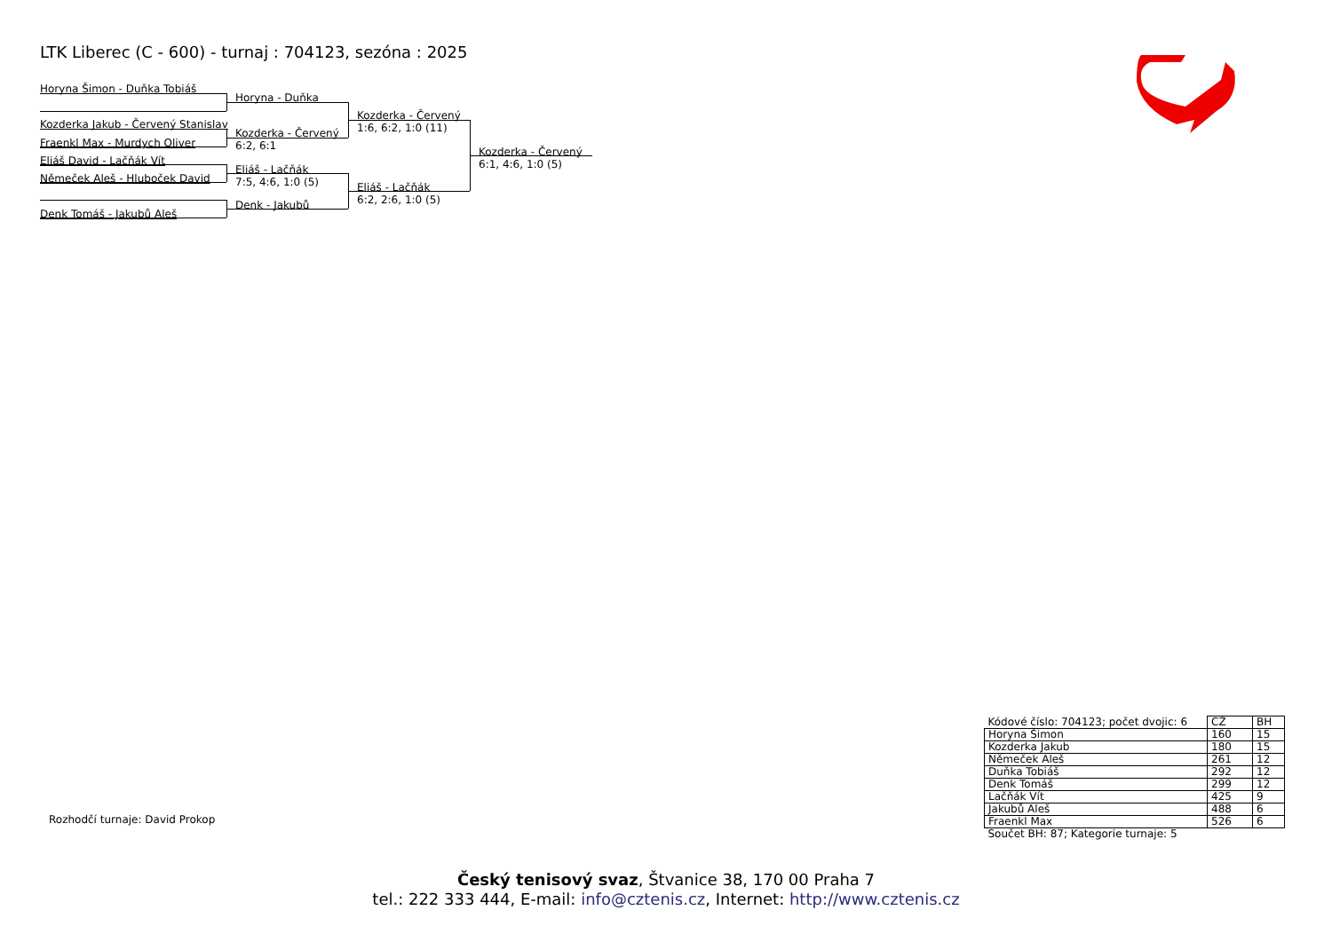LTK Liberec (C - 600) - turnaj : 704123, sezóna : 2025
Horyna Šimon - Duňka Tobiáš
Horyna - Duňka
Kozderka - Červený
1:6, 6:2, 1:0 (11)
Kozderka Jakub - Červený Stanislav
Kozderka - Červený
6:2, 6:1
Fraenkl Max - Murdych Oliver
Kozderka - Červený
6:1, 4:6, 1:0 (5)
Eliáš David - Lačňák Vít
Eliáš - Lačňák
7:5, 4:6, 1:0 (5)
Němeček Aleš - Hluboček David
Eliáš - Lačňák
6:2, 2:6, 1:0 (5)
Denk - Jakubů
Denk Tomáš - Jakubů Aleš
Rozhodčí turnaje: David Prokop
| Kódové číslo: 704123; počet dvojic: 6 | CŽ | BH |
| Horyna Šimon | 160 | 15 |
| Kozderka Jakub | 180 | 15 |
| Němeček Aleš | 261 | 12 |
| Duňka Tobiáš | 292 | 12 |
| Denk Tomáš | 299 | 12 |
| Lačňák Vít | 425 | 9 |
| Jakubů Aleš | 488 | 6 |
| Fraenkl Max | 526 | 6 |
| Součet BH: 87; Kategorie turnaje: 5 | | |
Český tenisový svaz, Štvanice 38, 170 00 Praha 7
tel.: 222 333 444, E-mail: info@cztenis.cz, Internet: http://www.cztenis.cz